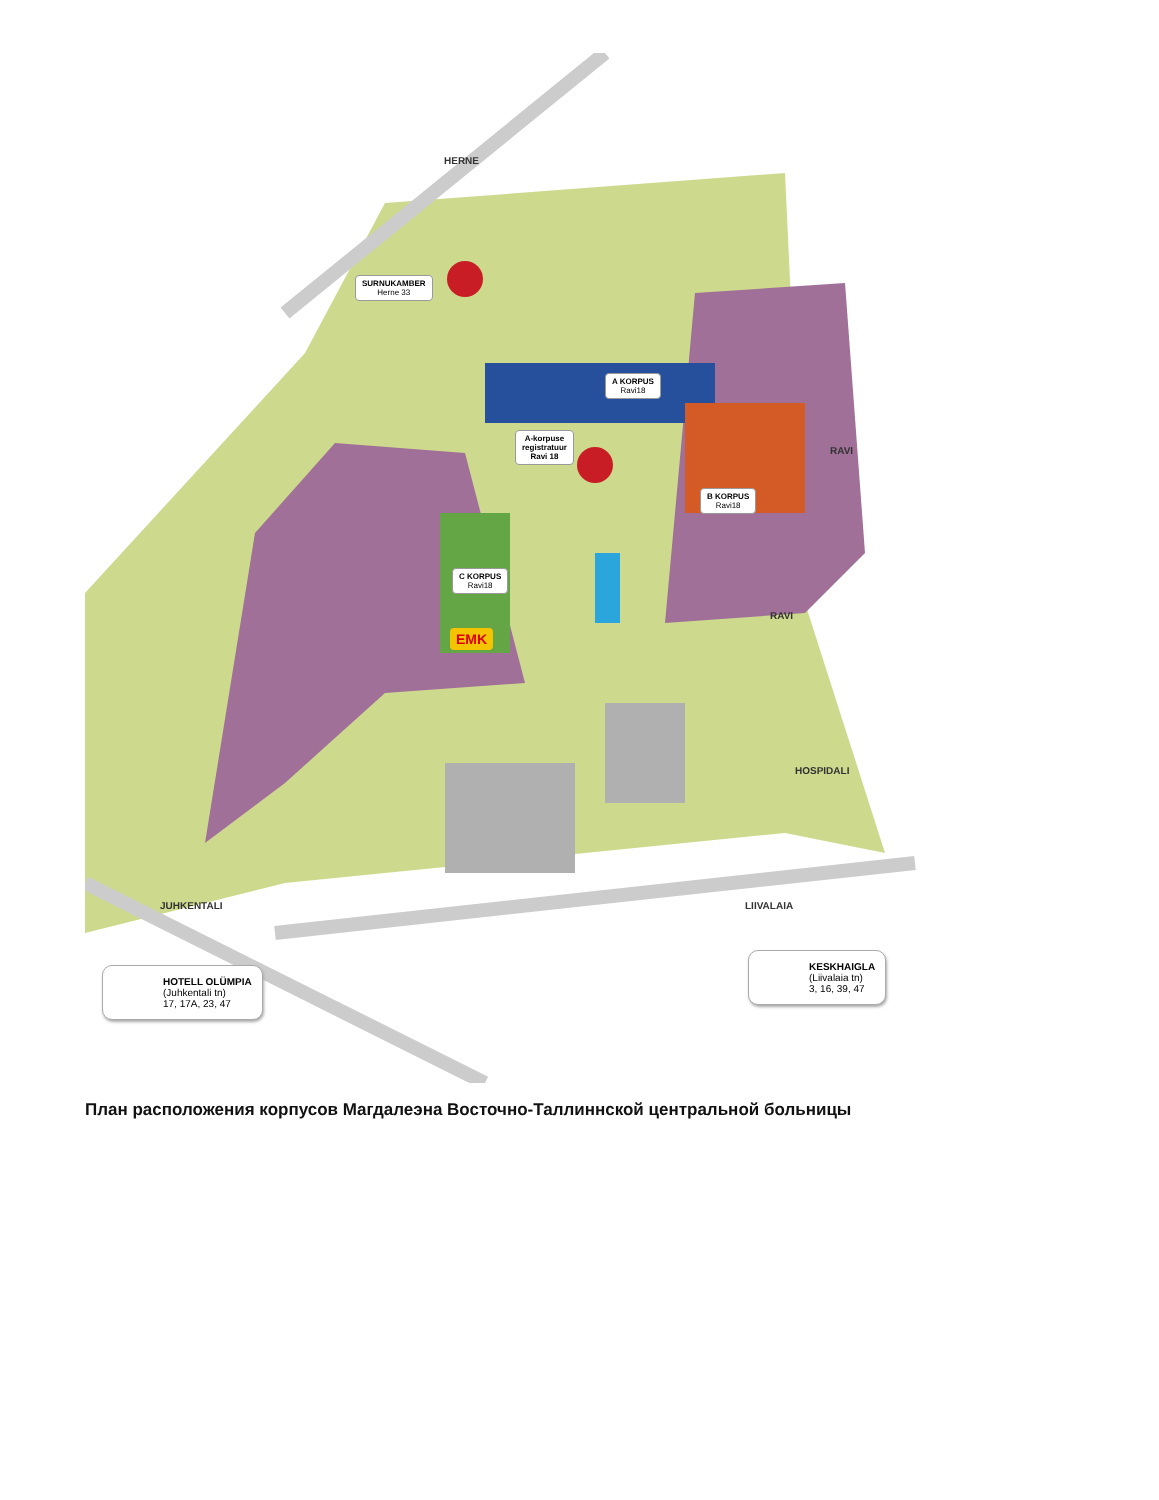SURNUKAMBER
Herne 33
A KORPUS
Ravi18
A-korpuse
registratuur
Ravi 18
B KORPUS
Ravi18
C KORPUS
Ravi18
EMK
HERNE
RAVI
RAVI
HOSPIDALI
JUHKENTALI LIIVALAIA
HOTELL OLÜMPIA
(Juhkentali tn)
17, 17A, 23, 47
KESKHAIGLA
(Liivalaia tn)
3, 16, 39, 47
План расположения корпусов Магдалеэна Восточно-Таллиннской центральной больницы